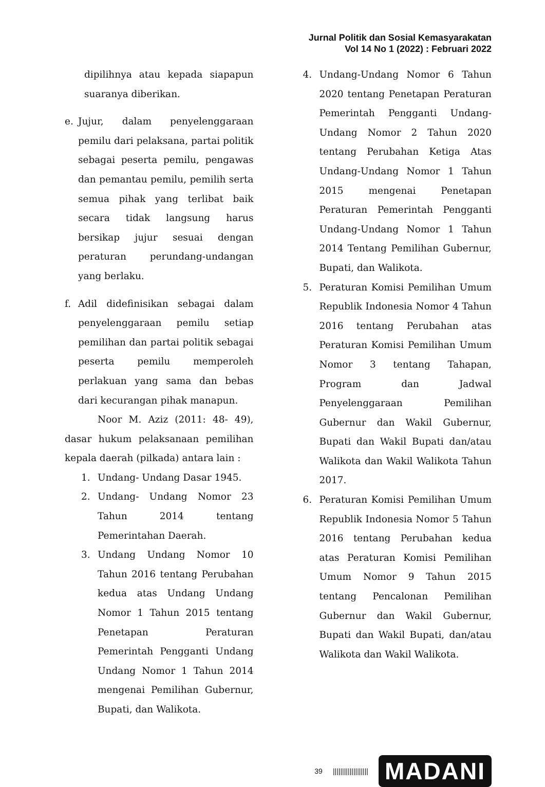Jurnal Politik dan Sosial Kemasyarakatan
Vol 14 No 1 (2022) : Februari 2022
dipilihnya atau kepada siapapun suaranya diberikan.
e. Jujur, dalam penyelenggaraan pemilu dari pelaksana, partai politik sebagai peserta pemilu, pengawas dan pemantau pemilu, pemilih serta semua pihak yang terlibat baik secara tidak langsung harus bersikap jujur sesuai dengan peraturan perundang-undangan yang berlaku.
f. Adil didefinisikan sebagai dalam penyelenggaraan pemilu setiap pemilihan dan partai politik sebagai peserta pemilu memperoleh perlakuan yang sama dan bebas dari kecurangan pihak manapun.
Noor M. Aziz (2011: 48- 49), dasar hukum pelaksanaan pemilihan kepala daerah (pilkada) antara lain :
1. Undang- Undang Dasar 1945.
2. Undang- Undang Nomor 23 Tahun 2014 tentang Pemerintahan Daerah.
3. Undang Undang Nomor 10 Tahun 2016 tentang Perubahan kedua atas Undang Undang Nomor 1 Tahun 2015 tentang Penetapan Peraturan Pemerintah Pengganti Undang Undang Nomor 1 Tahun 2014 mengenai Pemilihan Gubernur, Bupati, dan Walikota.
4. Undang-Undang Nomor 6 Tahun 2020 tentang Penetapan Peraturan Pemerintah Pengganti Undang-Undang Nomor 2 Tahun 2020 tentang Perubahan Ketiga Atas Undang-Undang Nomor 1 Tahun 2015 mengenai Penetapan Peraturan Pemerintah Pengganti Undang-Undang Nomor 1 Tahun 2014 Tentang Pemilihan Gubernur, Bupati, dan Walikota.
5. Peraturan Komisi Pemilihan Umum Republik Indonesia Nomor 4 Tahun 2016 tentang Perubahan atas Peraturan Komisi Pemilihan Umum Nomor 3 tentang Tahapan, Program dan Jadwal Penyelenggaraan Pemilihan Gubernur dan Wakil Gubernur, Bupati dan Wakil Bupati dan/atau Walikota dan Wakil Walikota Tahun 2017.
6. Peraturan Komisi Pemilihan Umum Republik Indonesia Nomor 5 Tahun 2016 tentang Perubahan kedua atas Peraturan Komisi Pemilihan Umum Nomor 9 Tahun 2015 tentang Pencalonan Pemilihan Gubernur dan Wakil Gubernur, Bupati dan Wakil Bupati, dan/atau Walikota dan Wakil Walikota.
39 ||||||||||||||||||| MADANI